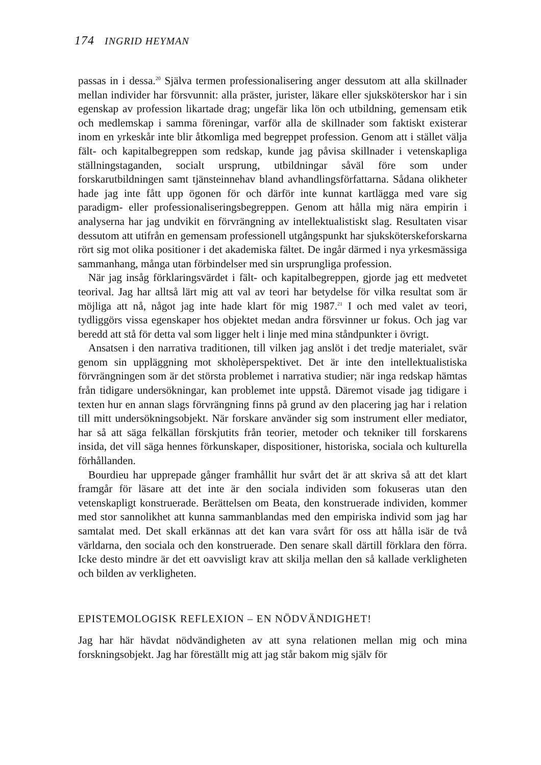174 INGRID HEYMAN
passas in i dessa.<sup>20</sup> Själva termen professionalisering anger dessutom att alla skillnader mellan individer har försvunnit: alla präster, jurister, läkare eller sjuksköterskor har i sin egenskap av profession likartade drag; ungefär lika lön och utbildning, gemensam etik och medlemskap i samma föreningar, varför alla de skillnader som faktiskt existerar inom en yrkeskår inte blir åtkomliga med begreppet profession. Genom att i stället välja fält- och kapitalbegreppen som redskap, kunde jag påvisa skillnader i vetenskapliga ställningstaganden, socialt ursprung, utbildningar såväl före som under forskarutbildningen samt tjänsteinnehav bland avhandlingsförfattarna. Sådana olikheter hade jag inte fått upp ögonen för och därför inte kunnat kartlägga med vare sig paradigm- eller professionaliseringsbegreppen. Genom att hålla mig nära empirin i analyserna har jag undvikit en förvrängning av intellektualistiskt slag. Resultaten visar dessutom att utifrån en gemensam professionell utgångspunkt har sjuksköterskeforskarna rört sig mot olika positioner i det akademiska fältet. De ingår därmed i nya yrkesmässiga sammanhang, många utan förbindelser med sin ursprungliga profession.
När jag insåg förklaringsvärdet i fält- och kapitalbegreppen, gjorde jag ett medvetet teorival. Jag har alltså lärt mig att val av teori har betydelse för vilka resultat som är möjliga att nå, något jag inte hade klart för mig 1987.<sup>21</sup> I och med valet av teori, tydliggörs vissa egenskaper hos objektet medan andra försvinner ur fokus. Och jag var beredd att stå för detta val som ligger helt i linje med mina ståndpunkter i övrigt.
Ansatsen i den narrativa traditionen, till vilken jag anslöt i det tredje materialet, svär genom sin uppläggning mot skholèperspektivet. Det är inte den intellektualistiska förvrängningen som är det största problemet i narrativa studier; när inga redskap hämtas från tidigare undersökningar, kan problemet inte uppstå. Däremot visade jag tidigare i texten hur en annan slags förvrängning finns på grund av den placering jag har i relation till mitt undersökningsobjekt. När forskare använder sig som instrument eller mediator, har så att säga felkällan förskjutits från teorier, metoder och tekniker till forskarens insida, det vill säga hennes förkunskaper, dispositioner, historiska, sociala och kulturella förhållanden.
Bourdieu har upprepade gånger framhållit hur svårt det är att skriva så att det klart framgår för läsare att det inte är den sociala individen som fokuseras utan den vetenskapligt konstruerade. Berättelsen om Beata, den konstruerade individen, kommer med stor sannolikhet att kunna sammanblandas med den empiriska individ som jag har samtalat med. Det skall erkännas att det kan vara svårt för oss att hålla isär de två världarna, den sociala och den konstruerade. Den senare skall därtill förklara den förra. Icke desto mindre är det ett oavvisligt krav att skilja mellan den så kallade verkligheten och bilden av verkligheten.
EPISTEMOLOGISK REFLEXION – EN NÖDVÄNDIGHET!
Jag har här hävdat nödvändigheten av att syna relationen mellan mig och mina forskningsobjekt. Jag har föreställt mig att jag står bakom mig själv för